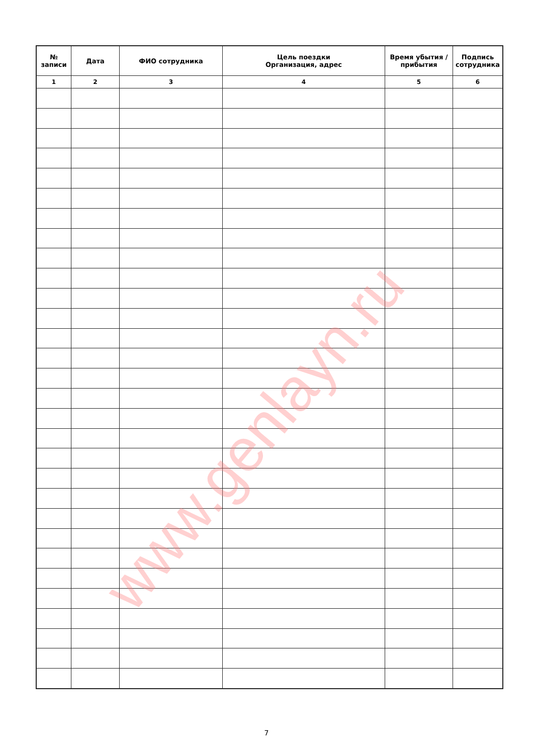| № записи | Дата | ФИО сотрудника | Цель поездки Организация, адрес | Время убытия / прибытия | Подпись сотрудника |
| --- | --- | --- | --- | --- | --- |
| 1 | 2 | 3 | 4 | 5 | 6 |
www.genlayn.ru
7